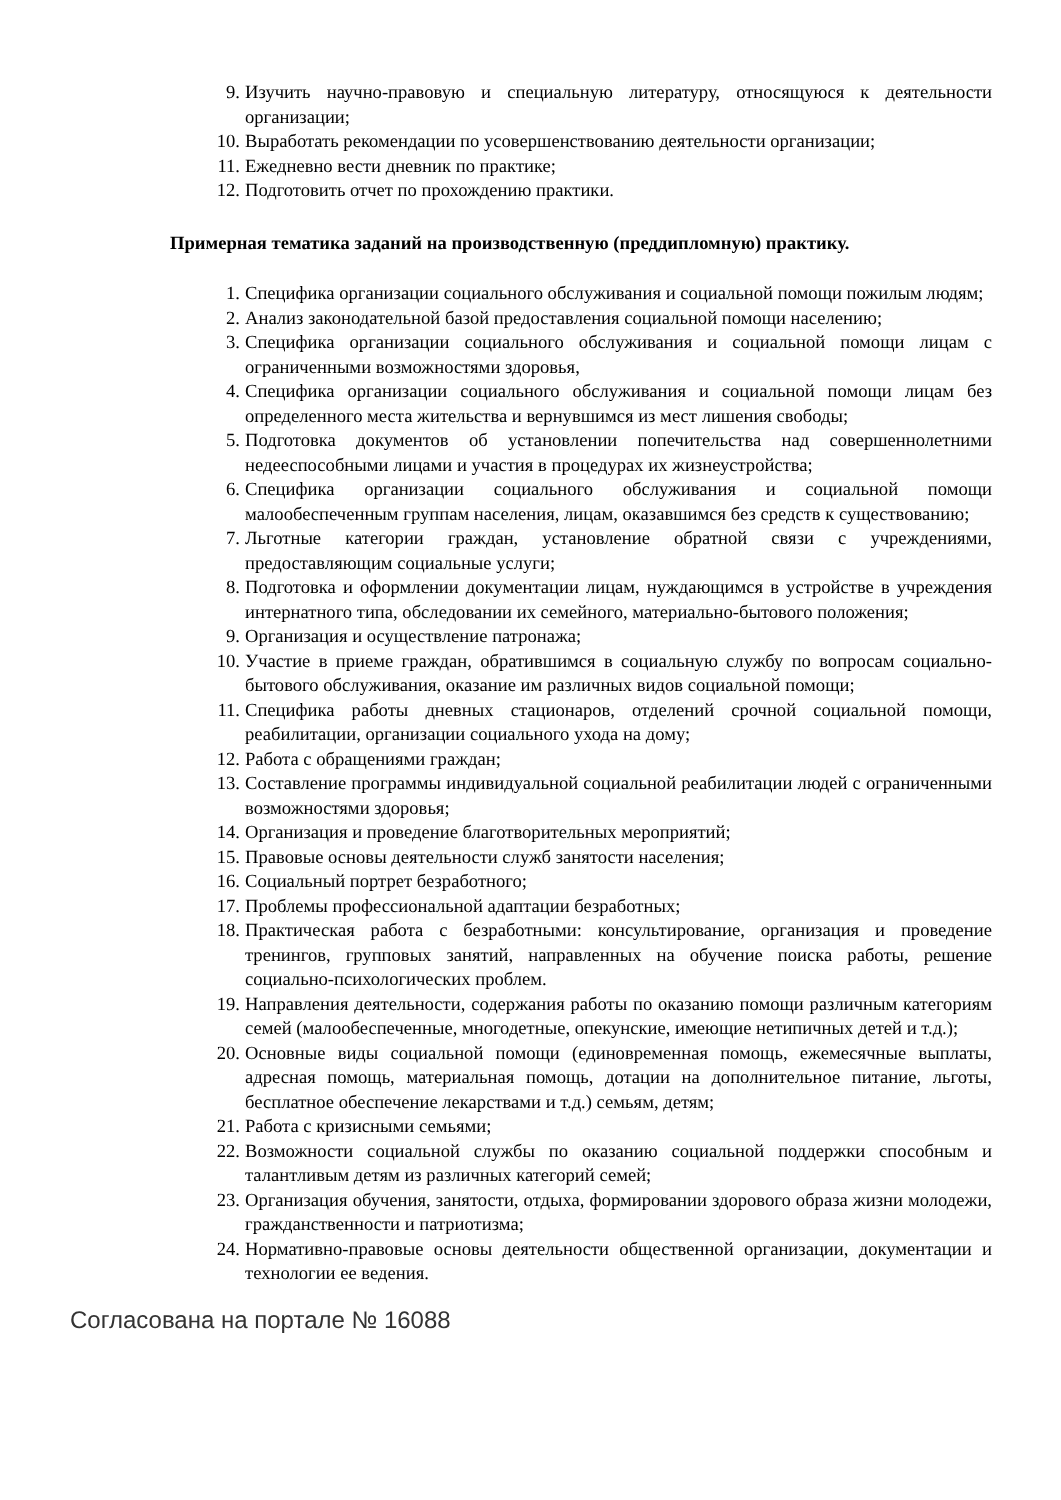9. Изучить научно-правовую и специальную литературу, относящуюся к деятельности организации;
10. Выработать рекомендации по усовершенствованию деятельности организации;
11. Ежедневно вести дневник по практике;
12. Подготовить отчет по прохождению практики.
Примерная тематика заданий на производственную (преддипломную) практику.
1. Специфика организации социального обслуживания и социальной помощи пожилым людям;
2. Анализ законодательной базой предоставления социальной помощи населению;
3. Специфика организации социального обслуживания и социальной помощи лицам с ограниченными возможностями здоровья,
4. Специфика организации социального обслуживания и социальной помощи лицам без определенного места жительства и вернувшимся из мест лишения свободы;
5. Подготовка документов об установлении попечительства над совершеннолетними недееспособными лицами и участия в процедурах их жизнеустройства;
6. Специфика организации социального обслуживания и социальной помощи малообеспеченным группам населения, лицам, оказавшимся без средств к существованию;
7. Льготные категории граждан, установление обратной связи с учреждениями, предоставляющим социальные услуги;
8. Подготовка и оформлении документации лицам, нуждающимся в устройстве в учреждения интернатного типа, обследовании их семейного, материально-бытового положения;
9. Организация и осуществление патронажа;
10. Участие в приеме граждан, обратившимся в социальную службу по вопросам социально- бытового обслуживания, оказание им различных видов социальной помощи;
11. Специфика работы дневных стационаров, отделений срочной социальной помощи, реабилитации, организации социального ухода на дому;
12. Работа с обращениями граждан;
13. Составление программы индивидуальной социальной реабилитации людей с ограниченными возможностями здоровья;
14. Организация и проведение благотворительных мероприятий;
15. Правовые основы деятельности служб занятости населения;
16. Социальный портрет безработного;
17. Проблемы профессиональной адаптации безработных;
18. Практическая работа с безработными: консультирование, организация и проведение тренингов, групповых занятий, направленных на обучение поиска работы, решение социально-психологических проблем.
19. Направления деятельности, содержания работы по оказанию помощи различным категориям семей (малообеспеченные, многодетные, опекунские, имеющие нетипичных детей и т.д.);
20. Основные виды социальной помощи (единовременная помощь, ежемесячные выплаты, адресная помощь, материальная помощь, дотации на дополнительное питание, льготы, бесплатное обеспечение лекарствами и т.д.) семьям, детям;
21. Работа с кризисными семьями;
22. Возможности социальной службы по оказанию социальной поддержки способным и талантливым детям из различных категорий семей;
23. Организация обучения, занятости, отдыха, формировании здорового образа жизни молодежи, гражданственности и патриотизма;
24. Нормативно-правовые основы деятельности общественной организации, документации и технологии ее ведения.
Согласована на портале № 16088